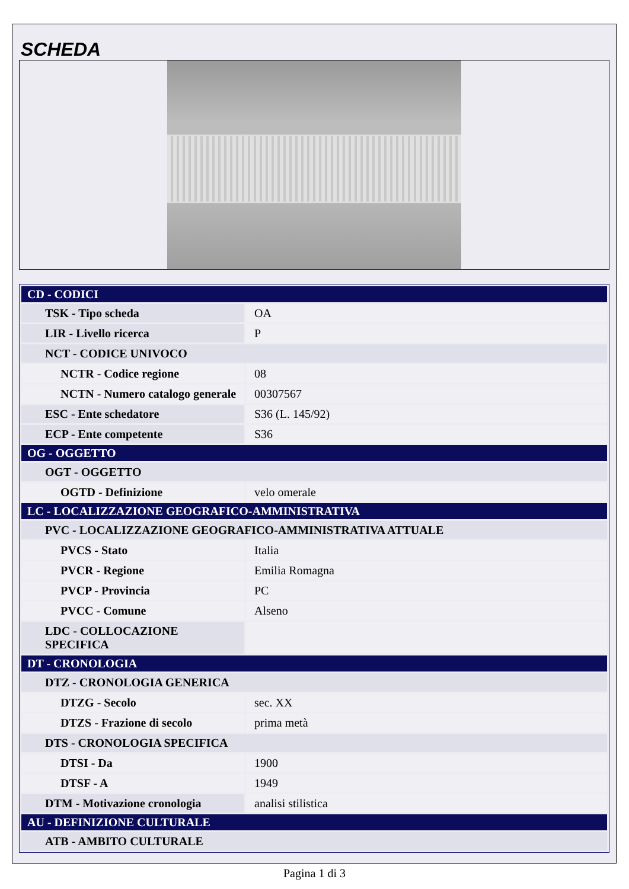SCHEDA
| CD - CODICI | |
| TSK - Tipo scheda | OA |
| LIR - Livello ricerca | P |
| NCT - CODICE UNIVOCO | |
| NCTR - Codice regione | 08 |
| NCTN - Numero catalogo generale | 00307567 |
| ESC - Ente schedatore | S36 (L. 145/92) |
| ECP - Ente competente | S36 |
| OG - OGGETTO | |
| OGT - OGGETTO | |
| OGTD - Definizione | velo omerale |
| LC - LOCALIZZAZIONE GEOGRAFICO-AMMINISTRATIVA | |
| PVC - LOCALIZZAZIONE GEOGRAFICO-AMMINISTRATIVA ATTUALE | |
| PVCS - Stato | Italia |
| PVCR - Regione | Emilia Romagna |
| PVCP - Provincia | PC |
| PVCC - Comune | Alseno |
| LDC - COLLOCAZIONE SPECIFICA | |
| DT - CRONOLOGIA | |
| DTZ - CRONOLOGIA GENERICA | |
| DTZG - Secolo | sec. XX |
| DTZS - Frazione di secolo | prima metà |
| DTS - CRONOLOGIA SPECIFICA | |
| DTSI - Da | 1900 |
| DTSF - A | 1949 |
| DTM - Motivazione cronologia | analisi stilistica |
| AU - DEFINIZIONE CULTURALE | |
| ATB - AMBITO CULTURALE | |
Pagina 1 di 3